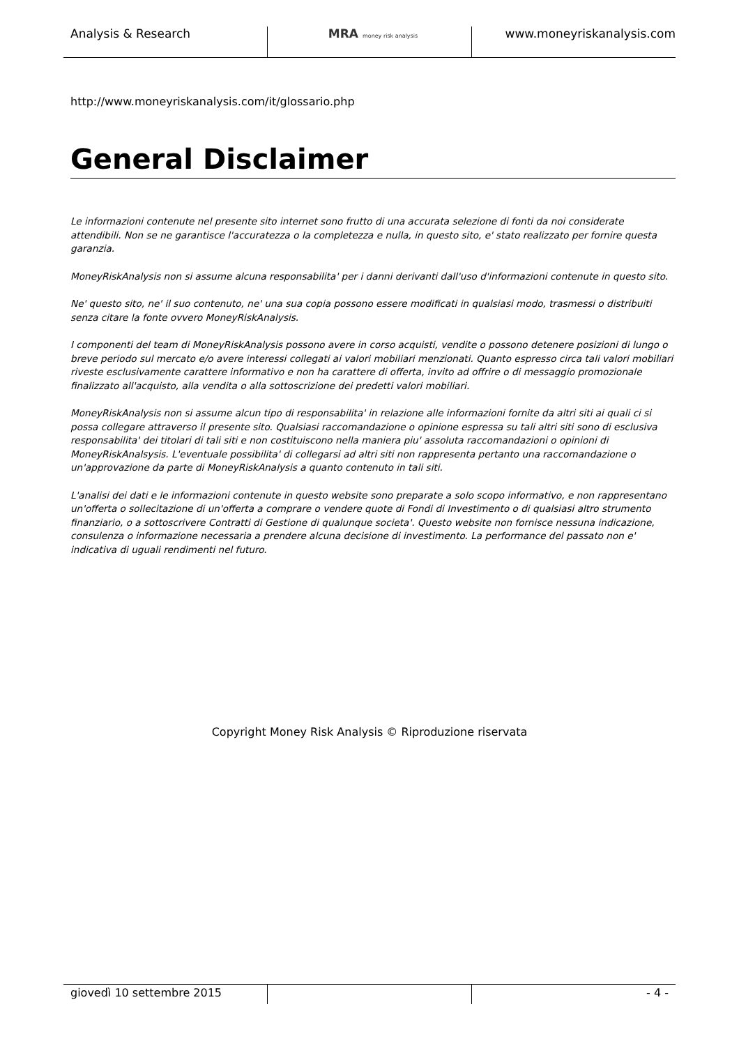Analysis & Research MRA money risk analysis
www.moneyriskanalysis.com
http://www.moneyriskanalysis.com/it/glossario.php
General Disclaimer
Le informazioni contenute nel presente sito internet sono frutto di una accurata selezione di fonti da noi considerate attendibili. Non se ne garantisce l'accuratezza o la completezza e nulla, in questo sito, e' stato realizzato per fornire questa garanzia.
MoneyRiskAnalysis non si assume alcuna responsabilita' per i danni derivanti dall'uso d'informazioni contenute in questo sito.
Ne' questo sito, ne' il suo contenuto, ne' una sua copia possono essere modificati in qualsiasi modo, trasmessi o distribuiti senza citare la fonte ovvero MoneyRiskAnalysis.
I componenti del team di MoneyRiskAnalysis possono avere in corso acquisti, vendite o possono detenere posizioni di lungo o breve periodo sul mercato e/o avere interessi collegati ai valori mobiliari menzionati. Quanto espresso circa tali valori mobiliari riveste esclusivamente carattere informativo e non ha carattere di offerta, invito ad offrire o di messaggio promozionale finalizzato all'acquisto, alla vendita o alla sottoscrizione dei predetti valori mobiliari.
MoneyRiskAnalysis non si assume alcun tipo di responsabilita' in relazione alle informazioni fornite da altri siti ai quali ci si possa collegare attraverso il presente sito. Qualsiasi raccomandazione o opinione espressa su tali altri siti sono di esclusiva responsabilita' dei titolari di tali siti e non costituiscono nella maniera piu' assoluta raccomandazioni o opinioni di MoneyRiskAnalsysis. L'eventuale possibilita' di collegarsi ad altri siti non rappresenta pertanto una raccomandazione o un'approvazione da parte di MoneyRiskAnalysis a quanto contenuto in tali siti.
L'analisi dei dati e le informazioni contenute in questo website sono preparate a solo scopo informativo, e non rappresentano un'offerta o sollecitazione di un'offerta a comprare o vendere quote di Fondi di Investimento o di qualsiasi altro strumento finanziario, o a sottoscrivere Contratti di Gestione di qualunque societa'. Questo website non fornisce nessuna indicazione, consulenza o informazione necessaria a prendere alcuna decisione di investimento. La performance del passato non e' indicativa di uguali rendimenti nel futuro.
Copyright Money Risk Analysis © Riproduzione riservata
giovedì 10 settembre 2015 - 4 -